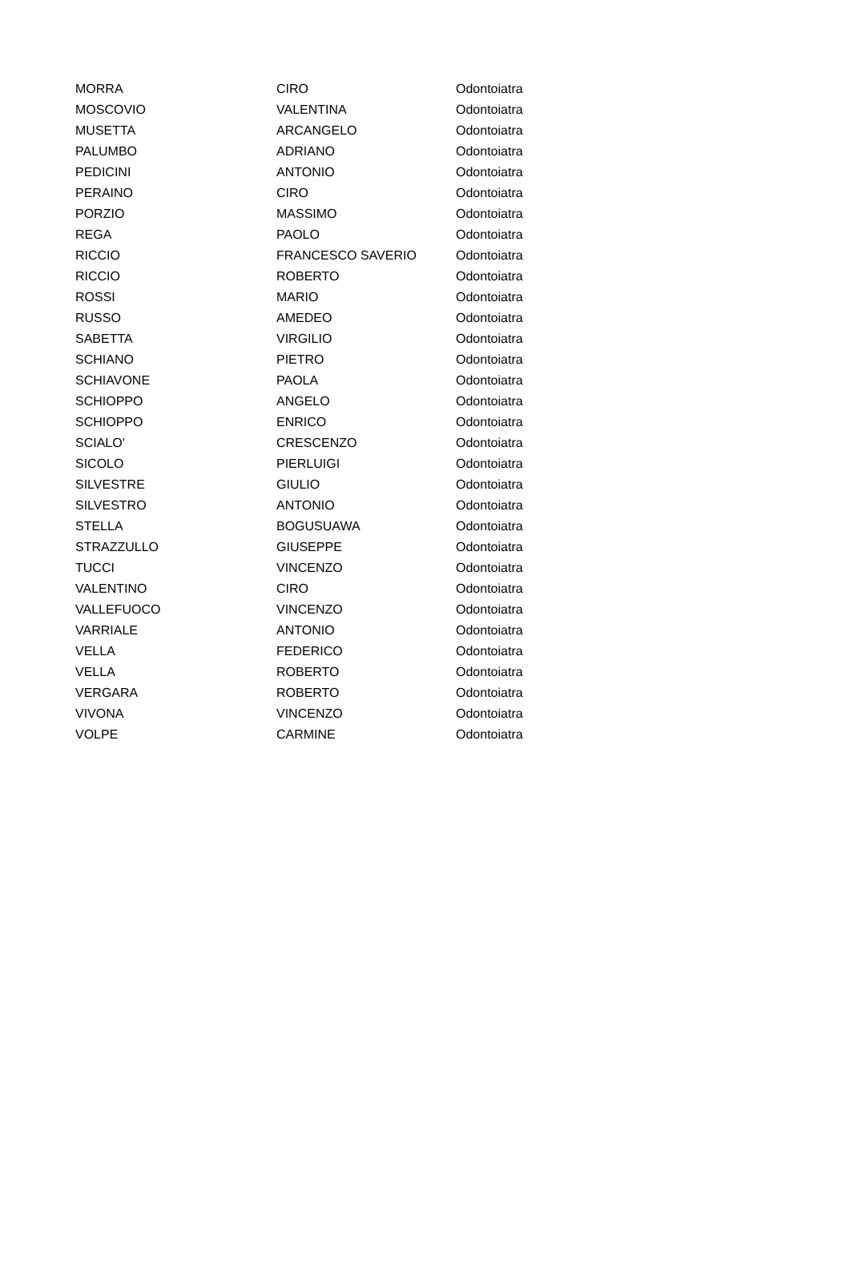| MORRA | CIRO | Odontoiatra |
| MOSCOVIO | VALENTINA | Odontoiatra |
| MUSETTA | ARCANGELO | Odontoiatra |
| PALUMBO | ADRIANO | Odontoiatra |
| PEDICINI | ANTONIO | Odontoiatra |
| PERAINO | CIRO | Odontoiatra |
| PORZIO | MASSIMO | Odontoiatra |
| REGA | PAOLO | Odontoiatra |
| RICCIO | FRANCESCO SAVERIO | Odontoiatra |
| RICCIO | ROBERTO | Odontoiatra |
| ROSSI | MARIO | Odontoiatra |
| RUSSO | AMEDEO | Odontoiatra |
| SABETTA | VIRGILIO | Odontoiatra |
| SCHIANO | PIETRO | Odontoiatra |
| SCHIAVONE | PAOLA | Odontoiatra |
| SCHIOPPO | ANGELO | Odontoiatra |
| SCHIOPPO | ENRICO | Odontoiatra |
| SCIALO' | CRESCENZO | Odontoiatra |
| SICOLO | PIERLUIGI | Odontoiatra |
| SILVESTRE | GIULIO | Odontoiatra |
| SILVESTRO | ANTONIO | Odontoiatra |
| STELLA | BOGUSUAWA | Odontoiatra |
| STRAZZULLO | GIUSEPPE | Odontoiatra |
| TUCCI | VINCENZO | Odontoiatra |
| VALENTINO | CIRO | Odontoiatra |
| VALLEFUOCO | VINCENZO | Odontoiatra |
| VARRIALE | ANTONIO | Odontoiatra |
| VELLA | FEDERICO | Odontoiatra |
| VELLA | ROBERTO | Odontoiatra |
| VERGARA | ROBERTO | Odontoiatra |
| VIVONA | VINCENZO | Odontoiatra |
| VOLPE | CARMINE | Odontoiatra |